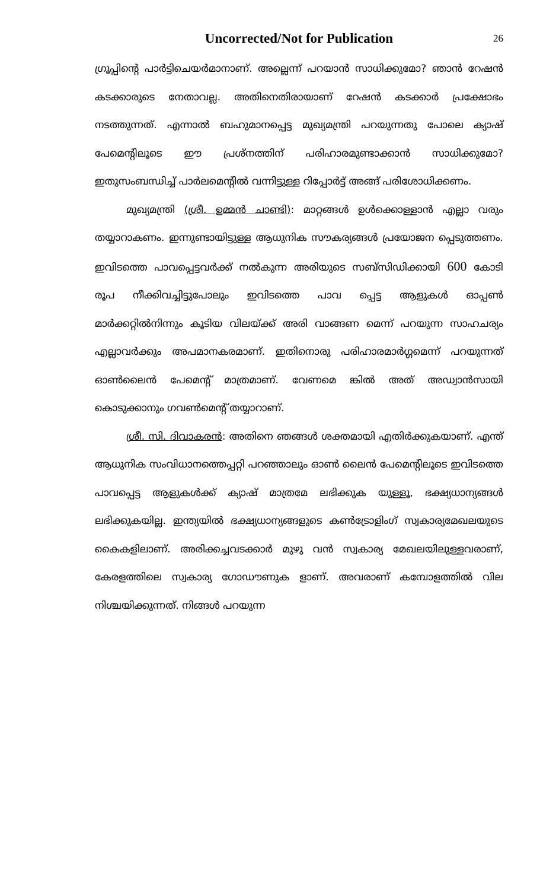Uncorrected/Not for Publication 26
ഗ്രൂപ്പിന്റെ പാർട്ടിചെയർമാനാണ്. അല്ലെന്ന് പറയാൻ സാധിക്കുമോ? ഞാൻ റേഷൻ കടക്കാരുടെ നേതാവല്ല. അതിനെതിരായാണ് റേഷൻ കടക്കാർ പ്രക്ഷോഭം നടത്തുന്നത്. എന്നാൽ ബഹുമാനപ്പെട്ട മുഖ്യമന്ത്രി പറയുന്നതു പോലെ ക്യാഷ് പേമെന്റിലൂടെ ഈ പ്രശ്നത്തിന് പരിഹാരമുണ്ടാക്കാൻ സാധിക്കുമോ? ഇതുസംബന്ധിച്ച് പാർലമെന്റിൽ വന്നിട്ടുള്ള റിപ്പോർട്ട് അങ്ങ് പരിശോധിക്കണം.
മുഖ്യമന്ത്രി (ശ്രീ. ഉമ്മൻ ചാണ്ടി): മാറ്റങ്ങൾ ഉൾക്കൊള്ളാൻ എല്ലാ വരും തയ്യാറാകണം. ഇന്നുണ്ടായിട്ടുള്ള ആധുനിക സൗകര്യങ്ങൾ പ്രയോജന പ്പെടുത്തണം. ഇവിടത്തെ പാവപ്പെട്ടവർക്ക് നൽകുന്ന അരിയുടെ സബ്സിഡിക്കായി 600 കോടി രൂപ നീക്കിവച്ചിട്ടുപോലും ഇവിടത്തെ പാവ പ്പെട്ട ആളുകൾ ഓപ്പൺ മാർക്കറ്റിൽനിന്നും കൂടിയ വിലയ്ക്ക് അരി വാങ്ങണ മെന്ന് പറയുന്ന സാഹചര്യം എല്ലാവർക്കും അപമാനകരമാണ്. ഇതിനൊരു പരിഹാരമാർഗ്ഗമെന്ന് പറയുന്നത് ഓൺലൈൻ പേമെന്റ് മാത്രമാണ്. വേണമെ ങ്കിൽ അത് അഡ്വാൻസായി കൊടുക്കാനും ഗവൺമെന്റ് തയ്യാറാണ്.
ശ്രീ. സി. ദിവാകരൻ: അതിനെ ഞങ്ങൾ ശക്തമായി എതിർക്കുകയാണ്. എന്ത് ആധുനിക സംവിധാനത്തെപ്പറ്റി പറഞ്ഞാലും ഓൺ ലൈൻ പേമെന്റിലൂടെ ഇവിടത്തെ പാവപ്പെട്ട ആളുകൾക്ക് ക്യാഷ് മാത്രമേ ലഭിക്കുക യുള്ളൂ, ഭക്ഷ്യധാന്യങ്ങൾ ലഭിക്കുകയില്ല. ഇന്ത്യയിൽ ഭക്ഷ്യധാന്യങ്ങളുടെ കൺട്രോളിംഗ് സ്വകാര്യമേഖലയുടെ കൈകളിലാണ്. അരിക്കച്ചവടക്കാർ മുഴു വൻ സ്വകാര്യ മേഖലയിലുള്ളവരാണ്, കേരളത്തിലെ സ്വകാര്യ ഗോഡൗണുക ളാണ്. അവരാണ് കമ്പോളത്തിൽ വില നിശ്ചയിക്കുന്നത്. നിങ്ങൾ പറയുന്ന